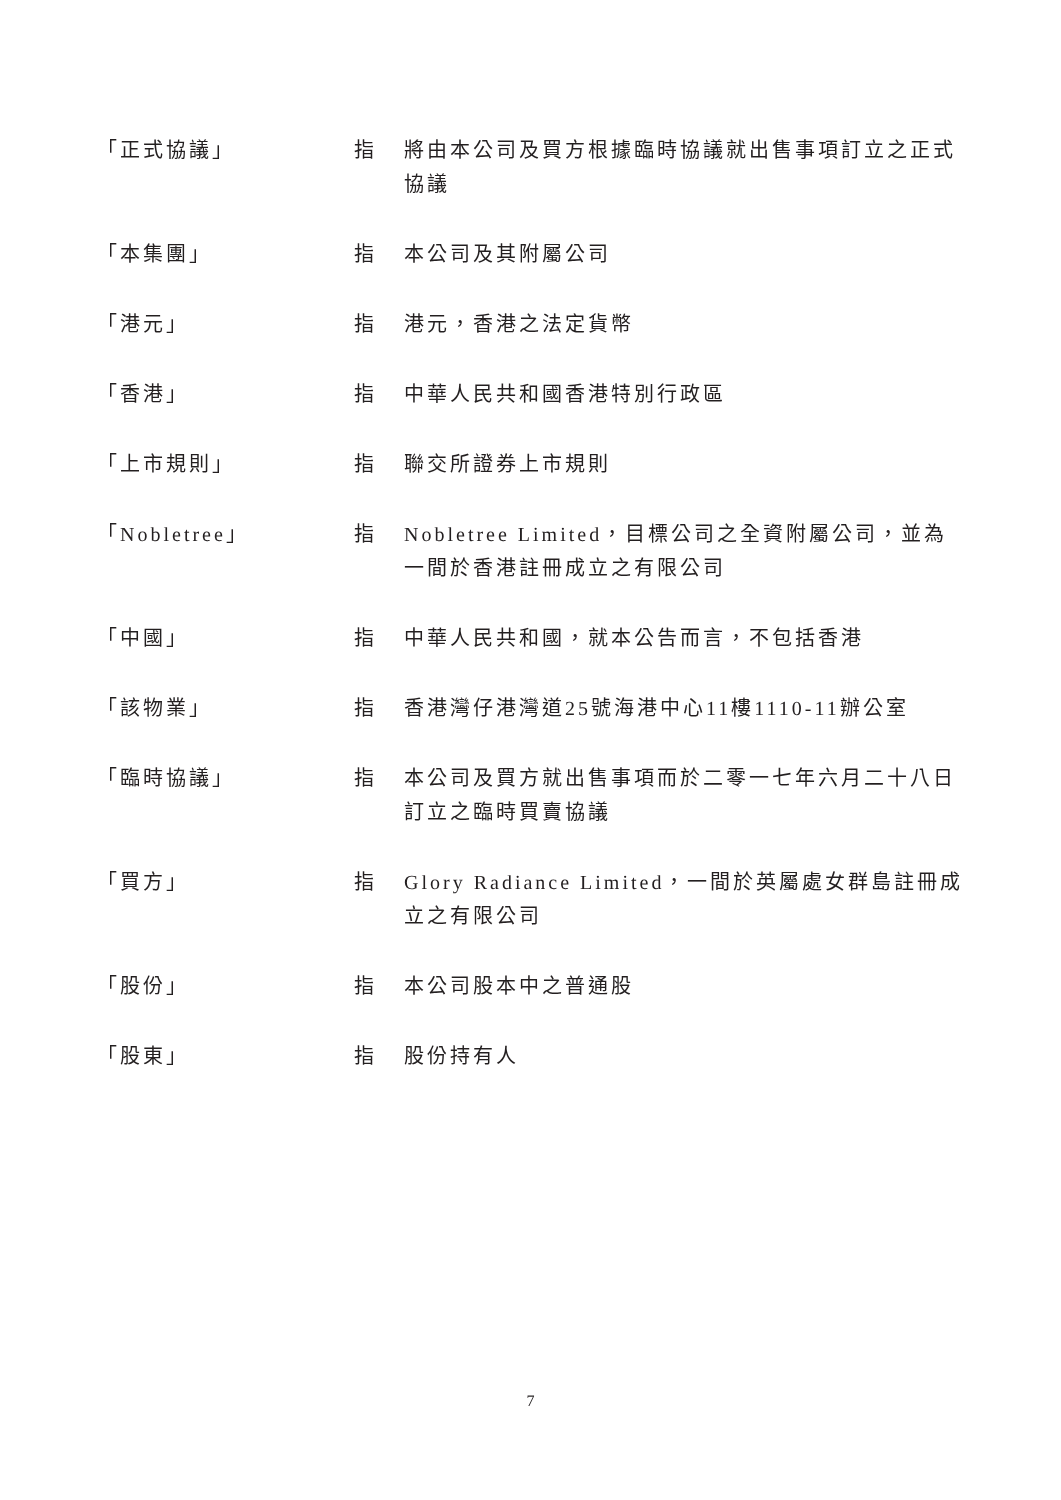「正式協議」 指 將由本公司及買方根據臨時協議就出售事項訂立之正式協議
「本集團」 指 本公司及其附屬公司
「港元」 指 港元，香港之法定貨幣
「香港」 指 中華人民共和國香港特別行政區
「上市規則」 指 聯交所證券上市規則
「Nobletree」 指 Nobletree Limited，目標公司之全資附屬公司，並為一間於香港註冊成立之有限公司
「中國」 指 中華人民共和國，就本公告而言，不包括香港
「該物業」 指 香港灣仔港灣道25號海港中心11樓1110-11辦公室
「臨時協議」 指 本公司及買方就出售事項而於二零一七年六月二十八日訂立之臨時買賣協議
「買方」 指 Glory Radiance Limited，一間於英屬處女群島註冊成立之有限公司
「股份」 指 本公司股本中之普通股
「股東」 指 股份持有人
7